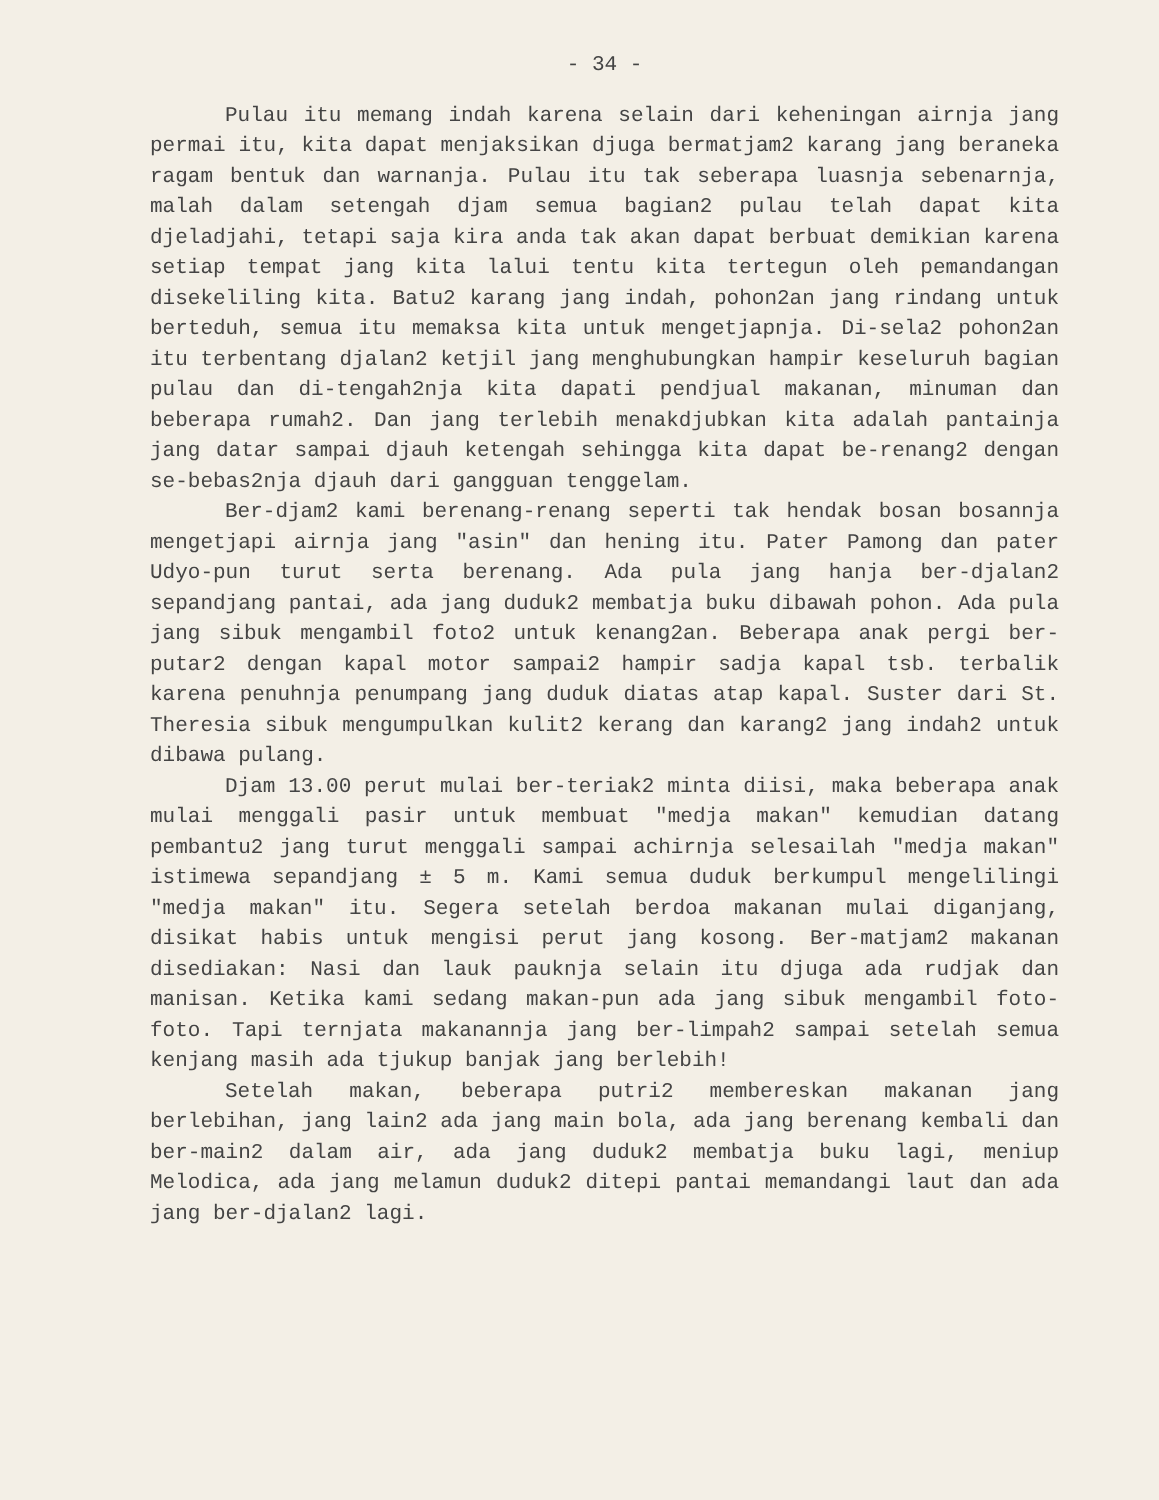- 34 -
Pulau itu memang indah karena selain dari keheningan airnja jang permai itu, kita dapat menjaksikan djuga bermatjam2 karang jang beraneka ragam bentuk dan warnanja. Pulau itu tak seberapa luasnja sebenarnja, malah dalam setengah djam semua bagian2 pulau telah dapat kita djeladjahi, tetapi saja kira anda tak akan dapat berbuat demikian karena setiap tempat jang kita lalui tentu kita tertegun oleh pemandangan disekeliling kita. Batu2 karang jang indah, pohon2an jang rindang untuk berteduh, semua itu memaksa kita untuk mengetjapnja. Di-sela2 pohon2an itu terbentang djalan2 ketjil jang menghubungkan hampir keseluruh bagian pulau dan di-tengah2nja kita dapati pendjual makanan, minuman dan beberapa rumah2. Dan jang terlebih menakdjubkan kita adalah pantainja jang datar sampai djauh ketengah sehingga kita dapat be-renang2 dengan se-bebas2nja djauh dari gangguan tenggelam.
Ber-djam2 kami berenang-renang seperti tak hendak bosan bosannja mengetjapi airnja jang "asin" dan hening itu. Pater Pamong dan pater Udyo-pun turut serta berenang. Ada pula jang hanja ber-djalan2 sepandjang pantai, ada jang duduk2 membatja buku dibawah pohon. Ada pula jang sibuk mengambil foto2 untuk kenang2an. Beberapa anak pergi ber-putar2 dengan kapal motor sampai2 hampir sadja kapal tsb. terbalik karena penuhnja penumpang jang duduk diatas atap kapal. Suster dari St. Theresia sibuk mengumpulkan kulit2 kerang dan karang2 jang indah2 untuk dibawa pulang.
Djam 13.00 perut mulai ber-teriak2 minta diisi, maka beberapa anak mulai menggali pasir untuk membuat "medja makan" kemudian datang pembantu2 jang turut menggali sampai achirnja selesailah "medja makan" istimewa sepandjang ± 5 m. Kami semua duduk berkumpul mengelilingi "medja makan" itu. Segera setelah berdoa makanan mulai diganjang, disikat habis untuk mengisi perut jang kosong. Ber-matjam2 makanan disediakan: Nasi dan lauk pauknja selain itu djuga ada rudjak dan manisan. Ketika kami sedang makan-pun ada jang sibuk mengambil foto-foto. Tapi ternjata makanannja jang ber-limpah2 sampai setelah semua kenjang masih ada tjukup banjak jang berlebih!
Setelah makan, beberapa putri2 membereskan makanan jang berlebihan, jang lain2 ada jang main bola, ada jang berenang kembali dan ber-main2 dalam air, ada jang duduk2 membatja buku lagi, meniup Melodica, ada jang melamun duduk2 ditepi pantai memandangi laut dan ada jang ber-djalan2 lagi.